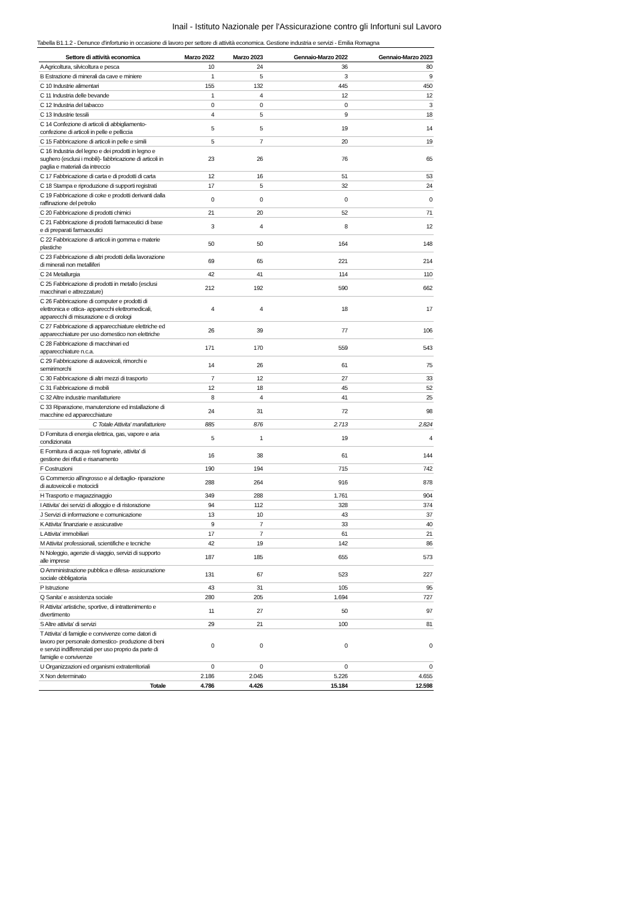Inail - Istituto Nazionale per l'Assicurazione contro gli Infortuni sul Lavoro
Tabella B1.1.2 - Denunce d'infortunio in occasione di lavoro per settore di attività economica. Gestione industria e servizi - Emilia Romagna
| Settore di attività economica | Marzo 2022 | Marzo 2023 | Gennaio-Marzo 2022 | Gennaio-Marzo 2023 |
| --- | --- | --- | --- | --- |
| A Agricoltura, silvicoltura e pesca | 10 | 24 | 36 | 80 |
| B Estrazione di minerali da cave e miniere | 1 | 5 | 3 | 9 |
| C 10 Industrie alimentari | 155 | 132 | 445 | 450 |
| C 11 Industria delle bevande | 1 | 4 | 12 | 12 |
| C 12 Industria del tabacco | 0 | 0 | 0 | 3 |
| C 13 Industrie tessili | 4 | 5 | 9 | 18 |
| C 14 Confezione di articoli di abbigliamento-confezione di articoli in pelle e pelliccia | 5 | 5 | 19 | 14 |
| C 15 Fabbricazione di articoli in pelle e simili | 5 | 7 | 20 | 19 |
| C 16 Industria del legno e dei prodotti in legno e sughero (esclusi i mobili)- fabbricazione di articoli in paglia e materiali da intreccio | 23 | 26 | 76 | 65 |
| C 17 Fabbricazione di carta e di prodotti di carta | 12 | 16 | 51 | 53 |
| C 18 Stampa e riproduzione di supporti registrati | 17 | 5 | 32 | 24 |
| C 19 Fabbricazione di coke e prodotti derivanti dalla raffinazione del petrolio | 0 | 0 | 0 | 0 |
| C 20 Fabbricazione di prodotti chimici | 21 | 20 | 52 | 71 |
| C 21 Fabbricazione di prodotti farmaceutici di base e di preparati farmaceutici | 3 | 4 | 8 | 12 |
| C 22 Fabbricazione di articoli in gomma e materie plastiche | 50 | 50 | 164 | 148 |
| C 23 Fabbricazione di altri prodotti della lavorazione di minerali non metalliferi | 69 | 65 | 221 | 214 |
| C 24 Metallurgia | 42 | 41 | 114 | 110 |
| C 25 Fabbricazione di prodotti in metallo (esclusi macchinari e attrezzature) | 212 | 192 | 590 | 662 |
| C 26 Fabbricazione di computer e prodotti di elettronica e ottica- apparecchi elettromedicali, apparecchi di misurazione e di orologi | 4 | 4 | 18 | 17 |
| C 27 Fabbricazione di apparecchiature elettriche ed apparecchiature per uso domestico non elettriche | 26 | 39 | 77 | 106 |
| C 28 Fabbricazione di macchinari ed apparecchiature n.c.a. | 171 | 170 | 559 | 543 |
| C 29 Fabbricazione di autoveicoli, rimorchi e semirimorchi | 14 | 26 | 61 | 75 |
| C 30 Fabbricazione di altri mezzi di trasporto | 7 | 12 | 27 | 33 |
| C 31 Fabbricazione di mobili | 12 | 18 | 45 | 52 |
| C 32 Altre industrie manifatturiere | 8 | 4 | 41 | 25 |
| C 33 Riparazione, manutenzione ed installazione di macchine ed apparecchiature | 24 | 31 | 72 | 98 |
| C Totale Attivita' manifatturiere | 885 | 876 | 2.713 | 2.824 |
| D Fornitura di energia elettrica, gas, vapore e aria condizionata | 5 | 1 | 19 | 4 |
| E Fornitura di acqua- reti fognarie, attivita' di gestione dei rifiuti e risanamento | 16 | 38 | 61 | 144 |
| F Costruzioni | 190 | 194 | 715 | 742 |
| G Commercio all'ingrosso e al dettaglio- riparazione di autoveicoli e motocicli | 288 | 264 | 916 | 878 |
| H Trasporto e magazzinaggio | 349 | 288 | 1.761 | 904 |
| I Attivita' dei servizi di alloggio e di ristorazione | 94 | 112 | 328 | 374 |
| J Servizi di informazione e comunicazione | 13 | 10 | 43 | 37 |
| K Attivita' finanziarie e assicurative | 9 | 7 | 33 | 40 |
| L Attivita' immobiliari | 17 | 7 | 61 | 21 |
| M Attivita' professionali, scientifiche e tecniche | 42 | 19 | 142 | 86 |
| N Noleggio, agenzie di viaggio, servizi di supporto alle imprese | 187 | 185 | 655 | 573 |
| O Amministrazione pubblica e difesa- assicurazione sociale obbligatoria | 131 | 67 | 523 | 227 |
| P Istruzione | 43 | 31 | 105 | 95 |
| Q Sanita' e assistenza sociale | 280 | 205 | 1.694 | 727 |
| R Attivita' artistiche, sportive, di intrattenimento e divertimento | 11 | 27 | 50 | 97 |
| S Altre attivita' di servizi | 29 | 21 | 100 | 81 |
| T Attivita' di famiglie e convivenze come datori di lavoro per personale domestico- produzione di beni e servizi indifferenziati per uso proprio da parte di famiglie e convivenze | 0 | 0 | 0 | 0 |
| U Organizzazioni ed organismi extraterritoriali | 0 | 0 | 0 | 0 |
| X Non determinato | 2.186 | 2.045 | 5.226 | 4.655 |
| Totale | 4.786 | 4.426 | 15.184 | 12.598 |